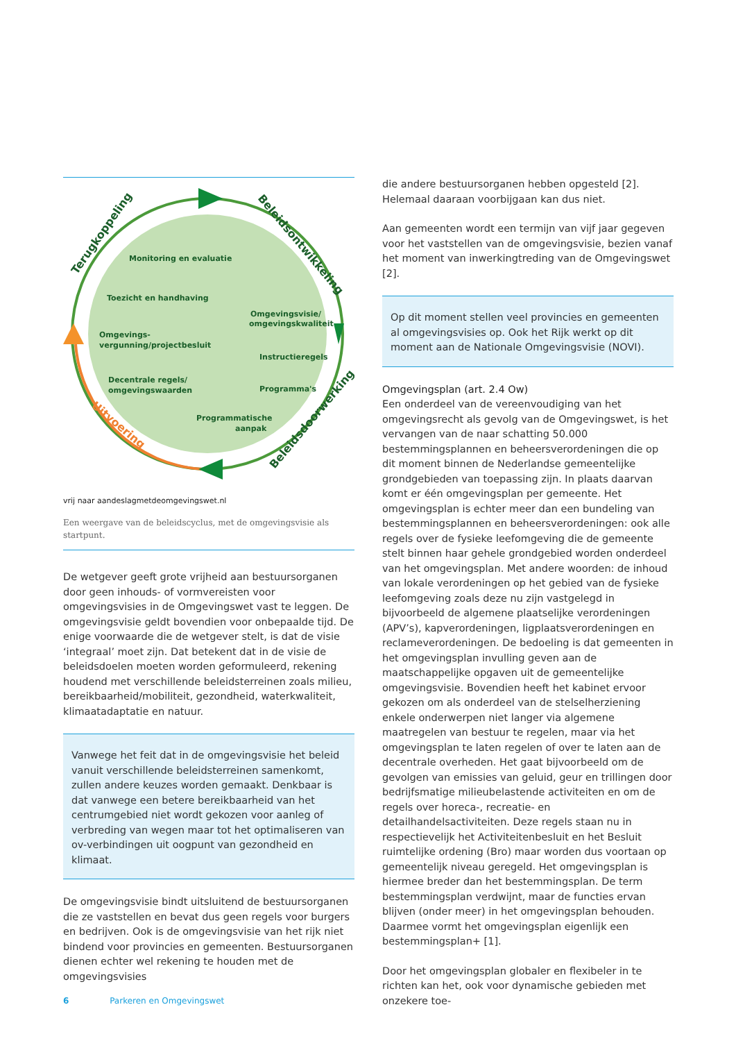Monitoring en evaluatie
Toezicht en handhaving
Omgevingsvisie/
omgevingskwaliteit
Omgevings-
vergunning/projectbesluit
Instructieregels
Decentrale regels/
omgevingswaarden
Programma's
Programmatische
aanpak
Terugkoppeling
Beleidsontwikkeling
Beleidsdoorwerking
Uitvoering
vrij naar aandeslagmetdeomgevingswet.nl
Een weergave van de beleidscyclus, met de omgevingsvisie als startpunt.
De wetgever geeft grote vrijheid aan bestuursorganen door geen inhouds- of vormvereisten voor omgevingsvisies in de Omgevingswet vast te leggen. De omgevingsvisie geldt bovendien voor onbepaalde tijd. De enige voorwaarde die de wetgever stelt, is dat de visie ‘integraal’ moet zijn. Dat betekent dat in de visie de beleidsdoelen moeten worden geformuleerd, rekening houdend met verschillende beleidsterreinen zoals milieu, bereikbaarheid/mobiliteit, gezondheid, waterkwaliteit, klimaatadaptatie en natuur.
Vanwege het feit dat in de omgevingsvisie het beleid vanuit verschillende beleidsterreinen samenkomt, zullen andere keuzes worden gemaakt. Denkbaar is dat vanwege een betere bereikbaarheid van het centrumgebied niet wordt gekozen voor aanleg of verbreding van wegen maar tot het optimaliseren van ov-verbindingen uit oogpunt van gezondheid en klimaat.
De omgevingsvisie bindt uitsluitend de bestuursorganen die ze vaststellen en bevat dus geen regels voor burgers en bedrijven. Ook is de omgevingsvisie van het rijk niet bindend voor provincies en gemeenten. Bestuursorganen dienen echter wel rekening te houden met de omgevingsvisies
die andere bestuursorganen hebben opgesteld [2]. Helemaal daaraan voorbijgaan kan dus niet.
Aan gemeenten wordt een termijn van vijf jaar gegeven voor het vaststellen van de omgevingsvisie, bezien vanaf het moment van inwerkingtreding van de Omgevingswet [2].
Op dit moment stellen veel provincies en gemeenten al omgevingsvisies op. Ook het Rijk werkt op dit moment aan de Nationale Omgevingsvisie (NOVI).
Omgevingsplan (art. 2.4 Ow)
Een onderdeel van de vereenvoudiging van het omgevingsrecht als gevolg van de Omgevingswet, is het vervangen van de naar schatting 50.000 bestemmingsplannen en beheersverordeningen die op dit moment binnen de Nederlandse gemeentelijke grondgebieden van toepassing zijn. In plaats daarvan komt er één omgevingsplan per gemeente. Het omgevingsplan is echter meer dan een bundeling van bestemmingsplannen en beheersverordeningen: ook alle regels over de fysieke leefomgeving die de gemeente stelt binnen haar gehele grondgebied worden onderdeel van het omgevingsplan. Met andere woorden: de inhoud van lokale verordeningen op het gebied van de fysieke leefomgeving zoals deze nu zijn vastgelegd in bijvoorbeeld de algemene plaatselijke verordeningen (APV’s), kapverordeningen, ligplaatsverordeningen en reclameverordeningen. De bedoeling is dat gemeenten in het omgevingsplan invulling geven aan de maatschappelijke opgaven uit de gemeentelijke omgevingsvisie. Bovendien heeft het kabinet ervoor gekozen om als onderdeel van de stelselherziening enkele onderwerpen niet langer via algemene maatregelen van bestuur te regelen, maar via het omgevingsplan te laten regelen of over te laten aan de decentrale overheden. Het gaat bijvoorbeeld om de gevolgen van emissies van geluid, geur en trillingen door bedrijfsmatige milieubelastende activiteiten en om de regels over horeca-, recreatie- en detailhandelsactiviteiten. Deze regels staan nu in respectievelijk het Activiteitenbesluit en het Besluit ruimtelijke ordening (Bro) maar worden dus voortaan op gemeentelijk niveau geregeld. Het omgevingsplan is hiermee breder dan het bestemmingsplan. De term bestemmingsplan verdwijnt, maar de functies ervan blijven (onder meer) in het omgevingsplan behouden. Daarmee vormt het omgevingsplan eigenlijk een bestemmingsplan+ [1].
Door het omgevingsplan globaler en flexibeler in te richten kan het, ook voor dynamische gebieden met onzekere toe-
6 Parkeren en Omgevingswet